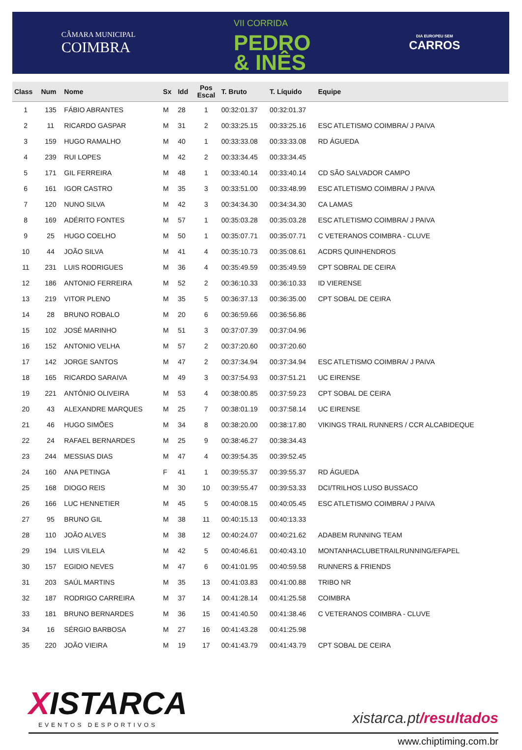CÂMARA MUNICIPAL
COIMBRA
VII CORRIDA
PEDRO
& INÊS
DIA EUROPEU SEM
CARROS
| Class | Num | Nome | Sx | Idd | Pos Escal | T. Bruto | T. Líquido | Equipe |
| --- | --- | --- | --- | --- | --- | --- | --- | --- |
| 1 | 135 | FÁBIO ABRANTES | M | 28 | 1 | 00:32:01.37 | 00:32:01.37 | |
| 2 | 11 | RICARDO GASPAR | M | 31 | 2 | 00:33:25.15 | 00:33:25.16 | ESC ATLETISMO COIMBRA/ J PAIVA |
| 3 | 159 | HUGO RAMALHO | M | 40 | 1 | 00:33:33.08 | 00:33:33.08 | RD ÁGUEDA |
| 4 | 239 | RUI LOPES | M | 42 | 2 | 00:33:34.45 | 00:33:34.45 | |
| 5 | 171 | GIL FERREIRA | M | 48 | 1 | 00:33:40.14 | 00:33:40.14 | CD SÃO SALVADOR CAMPO |
| 6 | 161 | IGOR CASTRO | M | 35 | 3 | 00:33:51.00 | 00:33:48.99 | ESC ATLETISMO COIMBRA/ J PAIVA |
| 7 | 120 | NUNO SILVA | M | 42 | 3 | 00:34:34.30 | 00:34:34.30 | CA LAMAS |
| 8 | 169 | ADÉRITO FONTES | M | 57 | 1 | 00:35:03.28 | 00:35:03.28 | ESC ATLETISMO COIMBRA/ J PAIVA |
| 9 | 25 | HUGO COELHO | M | 50 | 1 | 00:35:07.71 | 00:35:07.71 | C VETERANOS COIMBRA - CLUVE |
| 10 | 44 | JOÃO SILVA | M | 41 | 4 | 00:35:10.73 | 00:35:08.61 | ACDRS QUINHENDROS |
| 11 | 231 | LUIS RODRIGUES | M | 36 | 4 | 00:35:49.59 | 00:35:49.59 | CPT SOBRAL DE CEIRA |
| 12 | 186 | ANTONIO FERREIRA | M | 52 | 2 | 00:36:10.33 | 00:36:10.33 | ID VIERENSE |
| 13 | 219 | VITOR PLENO | M | 35 | 5 | 00:36:37.13 | 00:36:35.00 | CPT SOBAL DE CEIRA |
| 14 | 28 | BRUNO ROBALO | M | 20 | 6 | 00:36:59.66 | 00:36:56.86 | |
| 15 | 102 | JOSÉ MARINHO | M | 51 | 3 | 00:37:07.39 | 00:37:04.96 | |
| 16 | 152 | ANTONIO VELHA | M | 57 | 2 | 00:37:20.60 | 00:37:20.60 | |
| 17 | 142 | JORGE SANTOS | M | 47 | 2 | 00:37:34.94 | 00:37:34.94 | ESC ATLETISMO COIMBRA/ J PAIVA |
| 18 | 165 | RICARDO SARAIVA | M | 49 | 3 | 00:37:54.93 | 00:37:51.21 | UC EIRENSE |
| 19 | 221 | ANTÓNIO OLIVEIRA | M | 53 | 4 | 00:38:00.85 | 00:37:59.23 | CPT SOBAL DE CEIRA |
| 20 | 43 | ALEXANDRE MARQUES | M | 25 | 7 | 00:38:01.19 | 00:37:58.14 | UC EIRENSE |
| 21 | 46 | HUGO SIMÕES | M | 34 | 8 | 00:38:20.00 | 00:38:17.80 | VIKINGS TRAIL RUNNERS / CCR ALCABIDEQUE |
| 22 | 24 | RAFAEL BERNARDES | M | 25 | 9 | 00:38:46.27 | 00:38:34.43 | |
| 23 | 244 | MESSIAS DIAS | M | 47 | 4 | 00:39:54.35 | 00:39:52.45 | |
| 24 | 160 | ANA PETINGA | F | 41 | 1 | 00:39:55.37 | 00:39:55.37 | RD ÁGUEDA |
| 25 | 168 | DIOGO REIS | M | 30 | 10 | 00:39:55.47 | 00:39:53.33 | DCI/TRILHOS LUSO BUSSACO |
| 26 | 166 | LUC HENNETIER | M | 45 | 5 | 00:40:08.15 | 00:40:05.45 | ESC ATLETISMO COIMBRA/ J PAIVA |
| 27 | 95 | BRUNO GIL | M | 38 | 11 | 00:40:15.13 | 00:40:13.33 | |
| 28 | 110 | JOÃO ALVES | M | 38 | 12 | 00:40:24.07 | 00:40:21.62 | ADABEM RUNNING TEAM |
| 29 | 194 | LUIS VILELA | M | 42 | 5 | 00:40:46.61 | 00:40:43.10 | MONTANHACLUBETRAILRUNNING/EFAPEL |
| 30 | 157 | EGIDIO NEVES | M | 47 | 6 | 00:41:01.95 | 00:40:59.58 | RUNNERS & FRIENDS |
| 31 | 203 | SAÚL MARTINS | M | 35 | 13 | 00:41:03.83 | 00:41:00.88 | TRIBO NR |
| 32 | 187 | RODRIGO CARREIRA | M | 37 | 14 | 00:41:28.14 | 00:41:25.58 | COIMBRA |
| 33 | 181 | BRUNO BERNARDES | M | 36 | 15 | 00:41:40.50 | 00:41:38.46 | C VETERANOS COIMBRA - CLUVE |
| 34 | 16 | SÉRGIO BARBOSA | M | 27 | 16 | 00:41:43.28 | 00:41:25.98 | |
| 35 | 220 | JOÃO VIEIRA | M | 19 | 17 | 00:41:43.79 | 00:41:43.79 | CPT SOBAL DE CEIRA |
XISTARCA
EVENTOS DESPORTIVOS
xistarca.pt/resultados
www.chiptiming.com.br